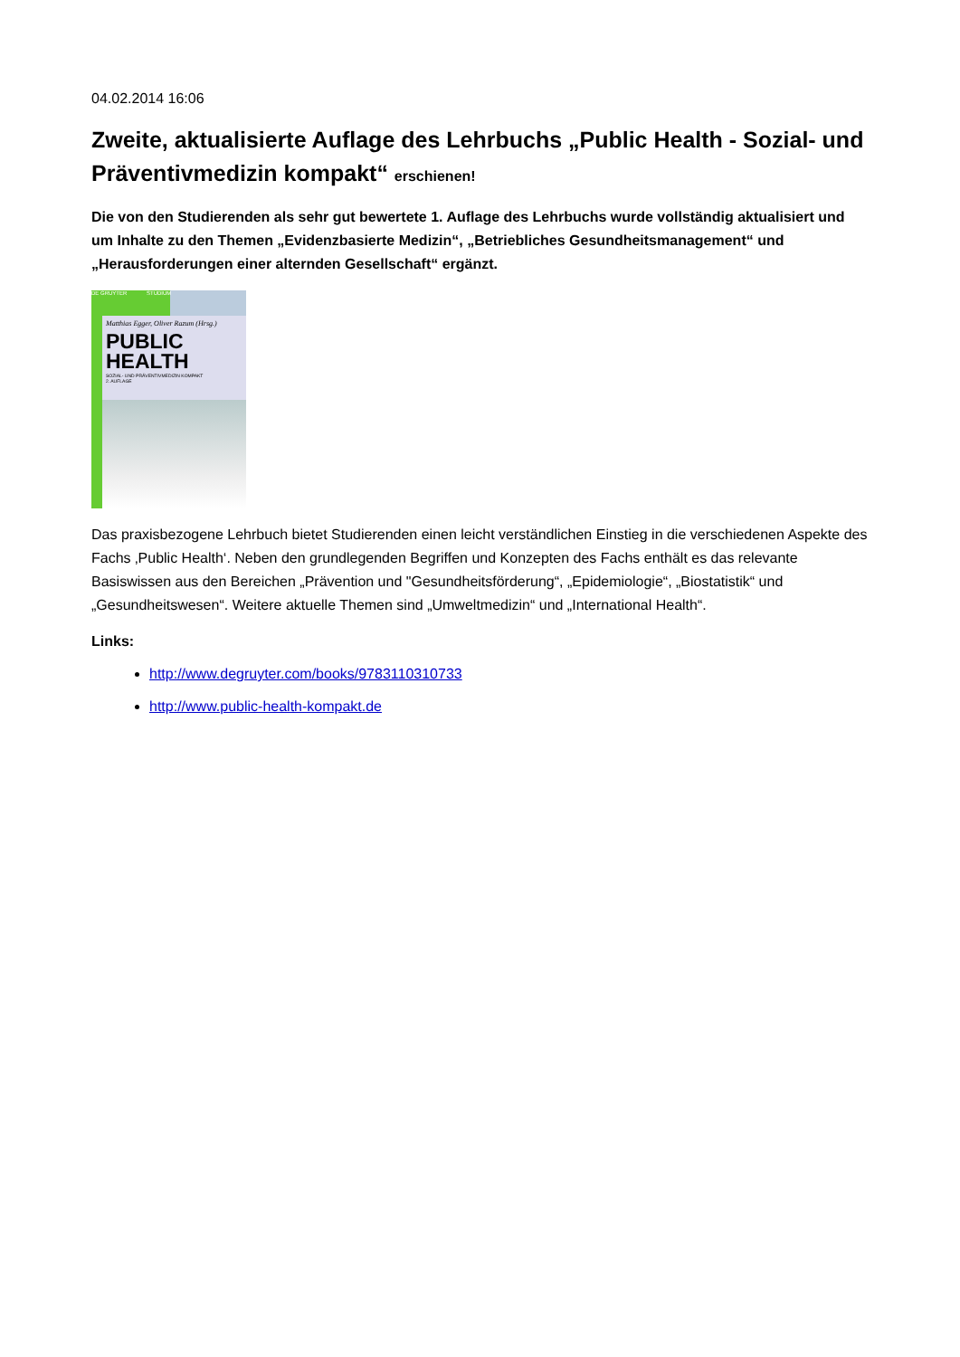04.02.2014 16:06
Zweite, aktualisierte Auflage des Lehrbuchs „Public Health - Sozial- und Präventivmedizin kompakt“ erschienen!
Die von den Studierenden als sehr gut bewertete 1. Auflage des Lehrbuchs wurde vollständig aktualisiert und um Inhalte zu den Themen „Evidenzbasierte Medizin“, „Betriebliches Gesundheitsmanagement“ und „Herausforderungen einer alternden Gesellschaft“ ergänzt.
DE GRUYTER STUDIUM
Matthias Egger, Oliver Razum (Hrsg.)
PUBLIC
HEALTH
SOZIAL- UND PRÄVENTIVMEDIZIN KOMPAKT
2. AUFLAGE
Das praxisbezogene Lehrbuch bietet Studierenden einen leicht verständlichen Einstieg in die verschiedenen Aspekte des Fachs ‚Public Health‘. Neben den grundlegenden Begriffen und Konzepten des Fachs enthält es das relevante Basiswissen aus den Bereichen „Prävention und "Gesundheitsförderung“, „Epidemiologie“, „Biostatistik“ und „Gesundheitswesen“. Weitere aktuelle Themen sind „Umweltmedizin“ und „International Health“.
Links:
http://www.degruyter.com/books/9783110310733
http://www.public-health-kompakt.de